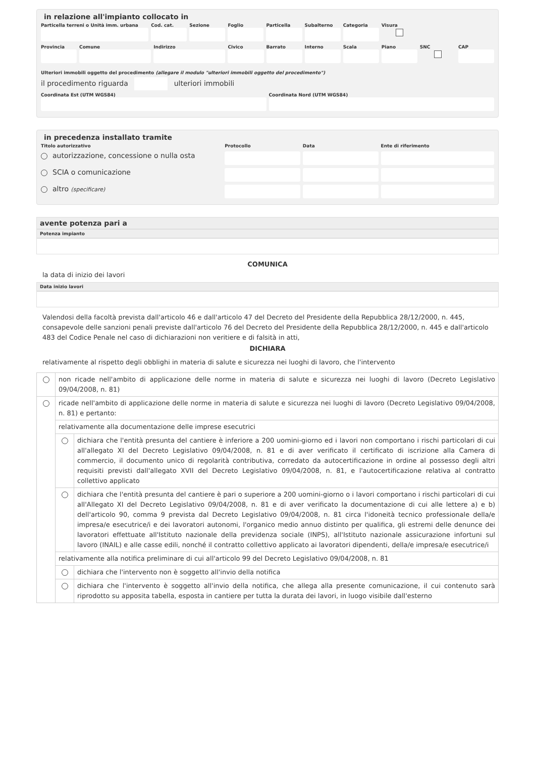in relazione all'impianto collocato in
Particella terreni o Unità imm. urbana
Cod. cat. Sezione Foglio Particella Subalterno Categoria Visura
Provincia Comune Indirizzo Civico Barrato Interno Scala Piano SNC CAP
Ulteriori immobili oggetto del procedimento (allegare il modulo "ulteriori immobili oggetto del procedimento")
il procedimento riguarda ulteriori immobili
Coordinata Est (UTM WGS84) Coordinata Nord (UTM WGS84)
in precedenza installato tramite
Titolo autorizzativo Protocollo Data Ente di riferimento
autorizzazione, concessione o nulla osta
SCIA o comunicazione
altro (specificare)
avente potenza pari a
Potenza impianto
COMUNICA
la data di inizio dei lavori
Data inizio lavori
Valendosi della facoltà prevista dall'articolo 46 e dall'articolo 47 del Decreto del Presidente della Repubblica 28/12/2000, n. 445, consapevole delle sanzioni penali previste dall'articolo 76 del Decreto del Presidente della Repubblica 28/12/2000, n. 445 e dall'articolo 483 del Codice Penale nel caso di dichiarazioni non veritiere e di falsità in atti,
DICHIARA
relativamente al rispetto degli obblighi in materia di salute e sicurezza nei luoghi di lavoro, che l'intervento
| | non ricade nell'ambito di applicazione delle norme in materia di salute e sicurezza nei luoghi di lavoro (Decreto Legislativo 09/04/2008, n. 81) | |
| | ricade nell'ambito di applicazione delle norme in materia di salute e sicurezza nei luoghi di lavoro (Decreto Legislativo 09/04/2008, n. 81) e pertanto: | |
| | relativamente alla documentazione delle imprese esecutrici | |
| | | dichiara che l'entità presunta del cantiere è inferiore a 200 uomini-giorno ed i lavori non comportano i rischi particolari di cui all'allegato XI del Decreto Legislativo 09/04/2008, n. 81 e di aver verificato il certificato di iscrizione alla Camera di commercio, il documento unico di regolarità contributiva, corredato da autocertificazione in ordine al possesso degli altri requisiti previsti dall'allegato XVII del Decreto Legislativo 09/04/2008, n. 81, e l'autocertificazione relativa al contratto collettivo applicato |
| | | dichiara che l'entità presunta del cantiere è pari o superiore a 200 uomini-giorno o i lavori comportano i rischi particolari di cui all'Allegato XI del Decreto Legislativo 09/04/2008, n. 81 e di aver verificato la documentazione di cui alle lettere a) e b) dell'articolo 90, comma 9 prevista dal Decreto Legislativo 09/04/2008, n. 81 circa l'idoneità tecnico professionale della/e impresa/e esecutrice/i e dei lavoratori autonomi, l'organico medio annuo distinto per qualifica, gli estremi delle denunce dei lavoratori effettuate all'Istituto nazionale della previdenza sociale (INPS), all'Istituto nazionale assicurazione infortuni sul lavoro (INAIL) e alle casse edili, nonché il contratto collettivo applicato ai lavoratori dipendenti, della/e impresa/e esecutrice/i |
| | relativamente alla notifica preliminare di cui all'articolo 99 del Decreto Legislativo 09/04/2008, n. 81 | |
| | | dichiara che l'intervento non è soggetto all'invio della notifica |
| | | dichiara che l'intervento è soggetto all'invio della notifica, che allega alla presente comunicazione, il cui contenuto sarà riprodotto su apposita tabella, esposta in cantiere per tutta la durata dei lavori, in luogo visibile dall'esterno |